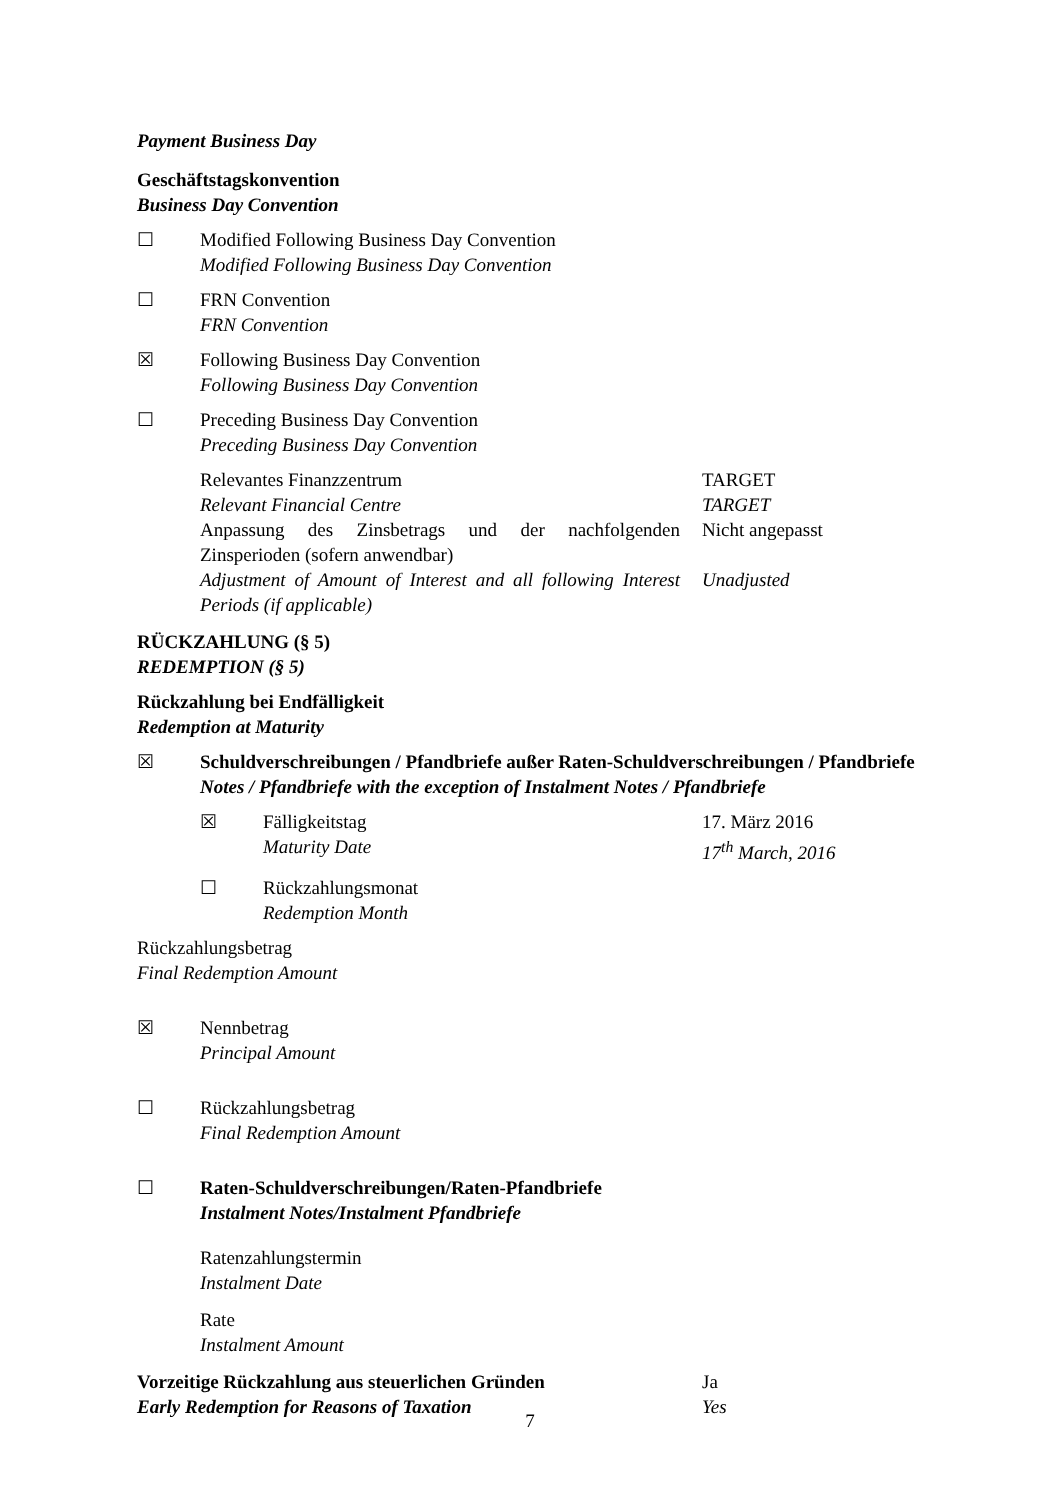Payment Business Day
Geschäftstagskonvention
Business Day Convention
☐ Modified Following Business Day Convention
Modified Following Business Day Convention
☐ FRN Convention
FRN Convention
☒ Following Business Day Convention
Following Business Day Convention
☐ Preceding Business Day Convention
Preceding Business Day Convention
Relevantes Finanzzentrum
Relevant Financial Centre
TARGET
TARGET
Anpassung des Zinsbetrags und der nachfolgenden Zinsperioden (sofern anwendbar)
Nicht angepasst
Adjustment of Amount of Interest and all following Interest Periods (if applicable)
Unadjusted
RÜCKZAHLUNG (§ 5)
REDEMPTION (§ 5)
Rückzahlung bei Endfälligkeit
Redemption at Maturity
☒ Schuldverschreibungen / Pfandbriefe außer Raten-Schuldverschreibungen / Pfandbriefe
Notes / Pfandbriefe with the exception of Instalment Notes / Pfandbriefe
☒ Fälligkeitstag
Maturity Date
17. März 2016
17<sup>th</sup> March, 2016
☐ Rückzahlungsmonat
Redemption Month
Rückzahlungsbetrag
Final Redemption Amount
☒ Nennbetrag
Principal Amount
☐ Rückzahlungsbetrag
Final Redemption Amount
☐ Raten-Schuldverschreibungen/Raten-Pfandbriefe
Instalment Notes/Instalment Pfandbriefe
Ratenzahlungstermin
Instalment Date
Rate
Instalment Amount
Vorzeitige Rückzahlung aus steuerlichen Gründen
Early Redemption for Reasons of Taxation
Ja
Yes
7